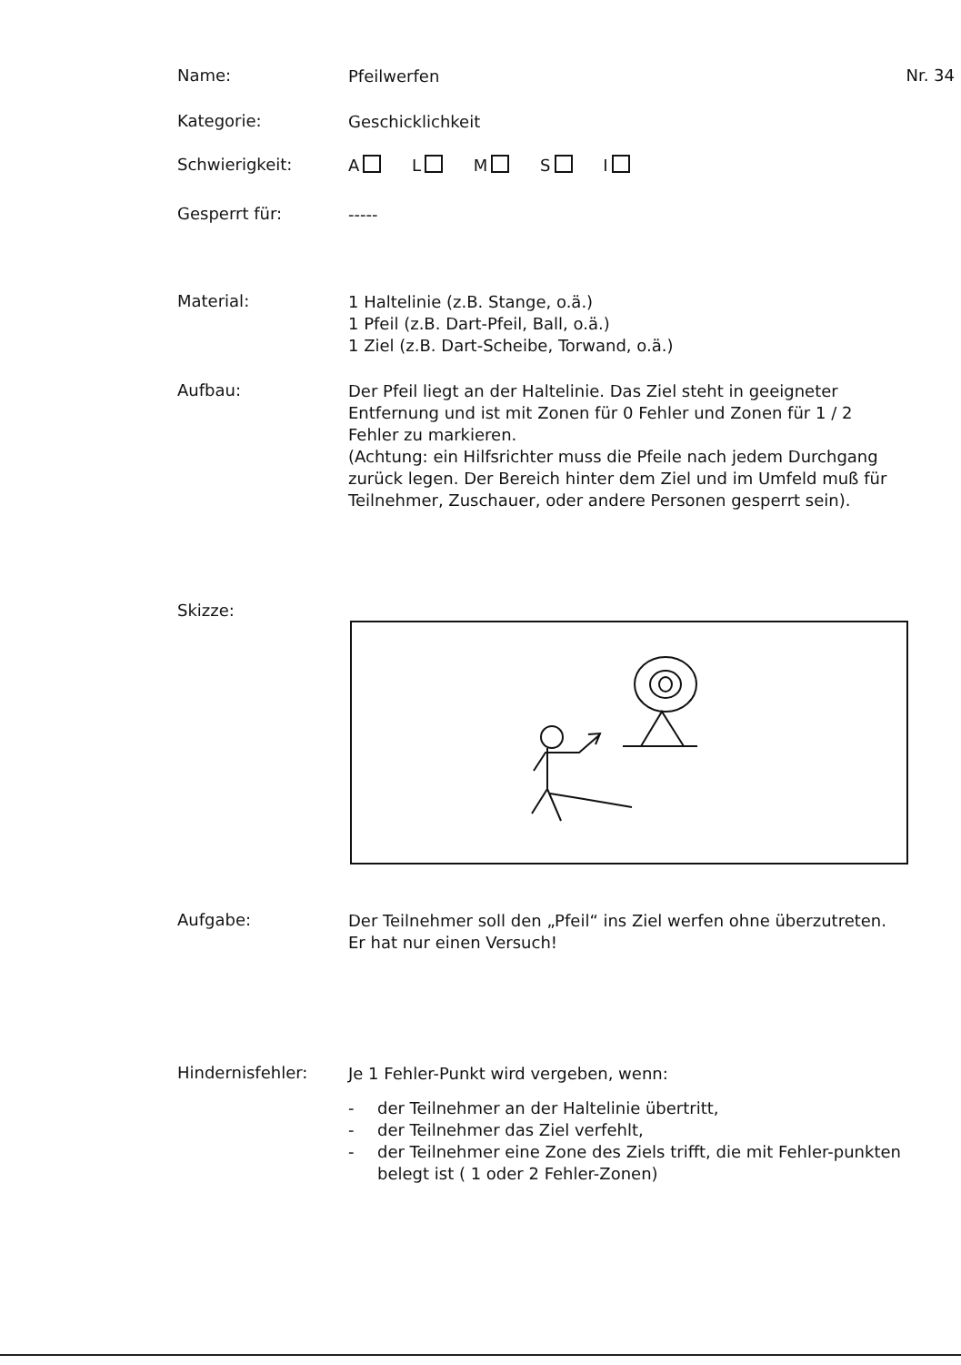Name:
Pfeilwerfen
Nr. 34
Kategorie:
Geschicklichkeit
Schwierigkeit:
A L M S I
Gesperrt für:
-----
Material:
1 Haltelinie (z.B. Stange, o.ä.)
1 Pfeil (z.B. Dart-Pfeil, Ball, o.ä.)
1 Ziel (z.B. Dart-Scheibe, Torwand, o.ä.)
Aufbau:
Der Pfeil liegt an der Haltelinie. Das Ziel steht in geeigneter Entfernung und ist mit Zonen für 0 Fehler und Zonen für 1 / 2 Fehler zu markieren.
(Achtung: ein Hilfsrichter muss die Pfeile nach jedem Durchgang zurück legen. Der Bereich hinter dem Ziel und im Umfeld muß für Teilnehmer, Zuschauer, oder andere Personen gesperrt sein).
Skizze:
Aufgabe:
Der Teilnehmer soll den „Pfeil“ ins Ziel werfen ohne überzutreten.
Er hat nur einen Versuch!
Hindernisfehler:
Je 1 Fehler-Punkt wird vergeben, wenn:
- der Teilnehmer an der Haltelinie übertritt,
- der Teilnehmer das Ziel verfehlt,
- der Teilnehmer eine Zone des Ziels trifft, die mit Fehler-punkten belegt ist ( 1 oder 2 Fehler-Zonen)